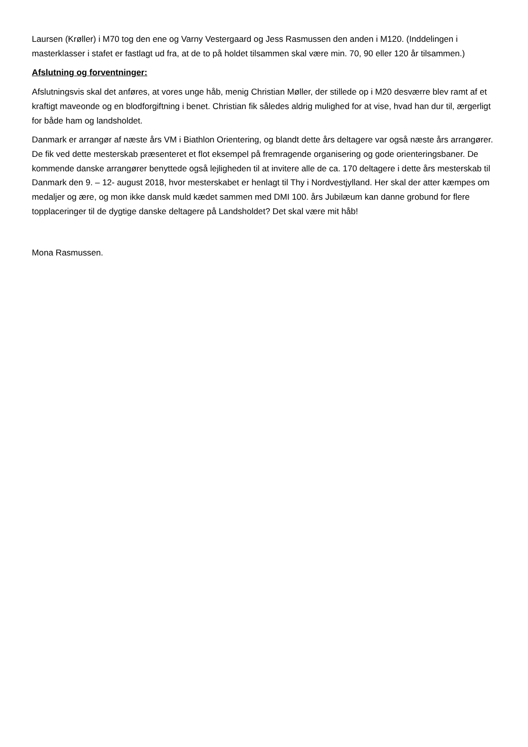Laursen (Krøller) i M70 tog den ene og Varny Vestergaard og Jess Rasmussen den anden i M120. (Inddelingen i masterklasser i stafet er fastlagt ud fra, at de to på holdet tilsammen skal være min. 70, 90 eller 120 år tilsammen.)
Afslutning og forventninger:
Afslutningsvis skal det anføres, at vores unge håb, menig Christian Møller, der stillede op i M20 desværre blev ramt af et kraftigt maveonde og en blodforgiftning i benet. Christian fik således aldrig mulighed for at vise, hvad han dur til, ærgerligt for både ham og landsholdet.
Danmark er arrangør af næste års VM i Biathlon Orientering, og blandt dette års deltagere var også næste års arrangører. De fik ved dette mesterskab præsenteret et flot eksempel på fremragende organisering og gode orienteringsbaner. De kommende danske arrangører benyttede også lejligheden til at invitere alle de ca. 170 deltagere i dette års mesterskab til Danmark den 9. – 12- august 2018, hvor mesterskabet er henlagt til Thy i Nordvestjylland. Her skal der atter kæmpes om medaljer og ære, og mon ikke dansk muld kædet sammen med DMI 100. års Jubilæum kan danne grobund for flere topplaceringer til de dygtige danske deltagere på Landsholdet? Det skal være mit håb!
Mona Rasmussen.